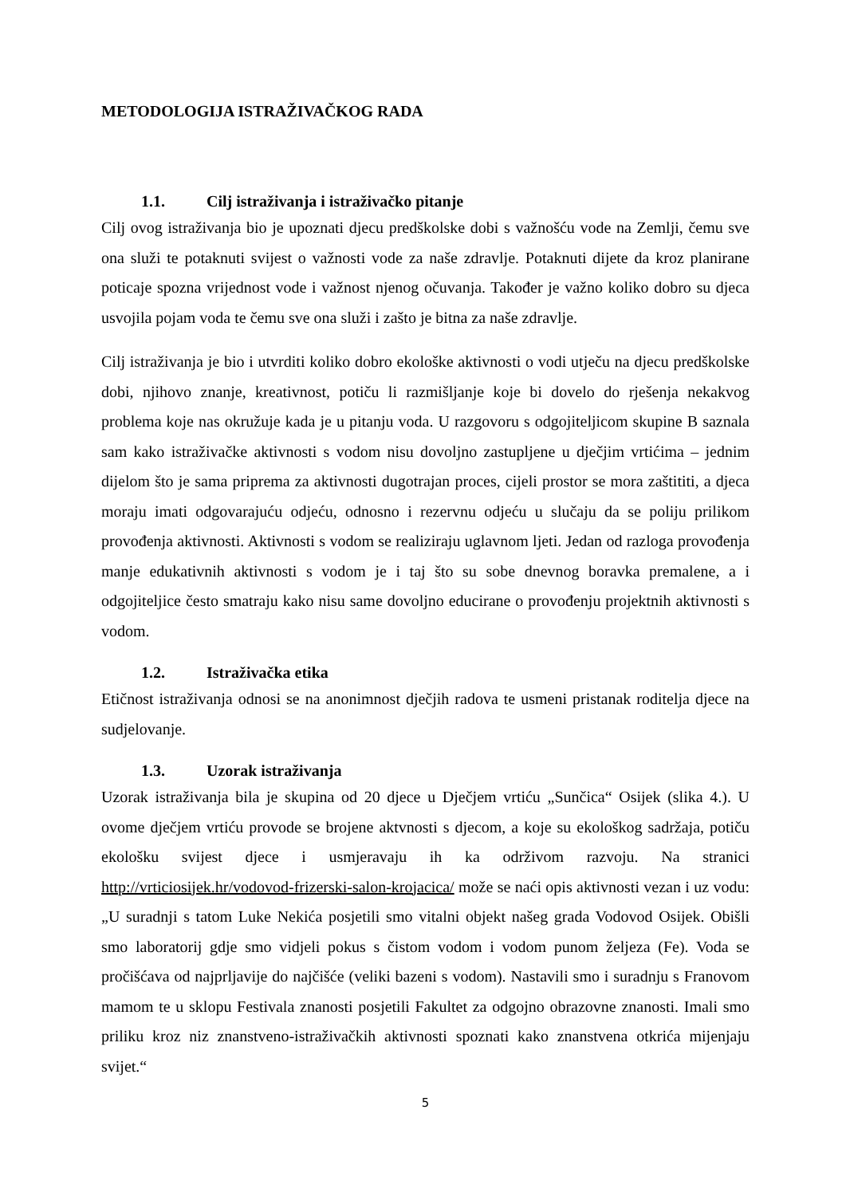METODOLOGIJA ISTRAŽIVAČKOG RADA
1.1. Cilj istraživanja i istraživačko pitanje
Cilj ovog istraživanja bio je upoznati djecu predškolske dobi s važnošću vode na Zemlji, čemu sve ona služi te potaknuti svijest o važnosti vode za naše zdravlje. Potaknuti dijete da kroz planirane poticaje spozna vrijednost vode i važnost njenog očuvanja. Također je važno koliko dobro su djeca usvojila pojam voda te čemu sve ona služi i zašto je bitna za naše zdravlje.
Cilj istraživanja je bio i utvrditi koliko dobro ekološke aktivnosti o vodi utječu na djecu predškolske dobi, njihovo znanje, kreativnost, potiču li razmišljanje koje bi dovelo do rješenja nekakvog problema koje nas okružuje kada je u pitanju voda. U razgovoru s odgojiteljicom skupine B saznala sam kako istraživačke aktivnosti s vodom nisu dovoljno zastupljene u dječjim vrtićima – jednim dijelom što je sama priprema za aktivnosti dugotrajan proces, cijeli prostor se mora zaštititi, a djeca moraju imati odgovarajuću odjeću, odnosno i rezervnu odjeću u slučaju da se poliju prilikom provođenja aktivnosti. Aktivnosti s vodom se realiziraju uglavnom ljeti. Jedan od razloga provođenja manje edukativnih aktivnosti s vodom je i taj što su sobe dnevnog boravka premalene, a i odgojiteljice često smatraju kako nisu same dovoljno educirane o provođenju projektnih aktivnosti s vodom.
1.2. Istraživačka etika
Etičnost istraživanja odnosi se na anonimnost dječjih radova te usmeni pristanak roditelja djece na sudjelovanje.
1.3. Uzorak istraživanja
Uzorak istraživanja bila je skupina od 20 djece u Dječjem vrtiću „Sunčica“ Osijek (slika 4.). U ovome dječjem vrtiću provode se brojene aktvnosti s djecom, a koje su ekološkog sadržaja, potiču ekološku svijest djece i usmjeravaju ih ka održivom razvoju. Na stranici http://vrticiosijek.hr/vodovod-frizerski-salon-krojacica/ može se naći opis aktivnosti vezan i uz vodu: „U suradnji s tatom Luke Nekića posjetili smo vitalni objekt našeg grada Vodovod Osijek. Obišli smo laboratorij gdje smo vidjeli pokus s čistom vodom i vodom punom željeza (Fe). Voda se pročišćava od najprljavije do najčišće (veliki bazeni s vodom). Nastavili smo i suradnju s Franovom mamom te u sklopu Festivala znanosti posjetili Fakultet za odgojno obrazovne znanosti. Imali smo priliku kroz niz znanstveno-istraživačkih aktivnosti spoznati kako znanstvena otkrića mijenjaju svijet.“
5